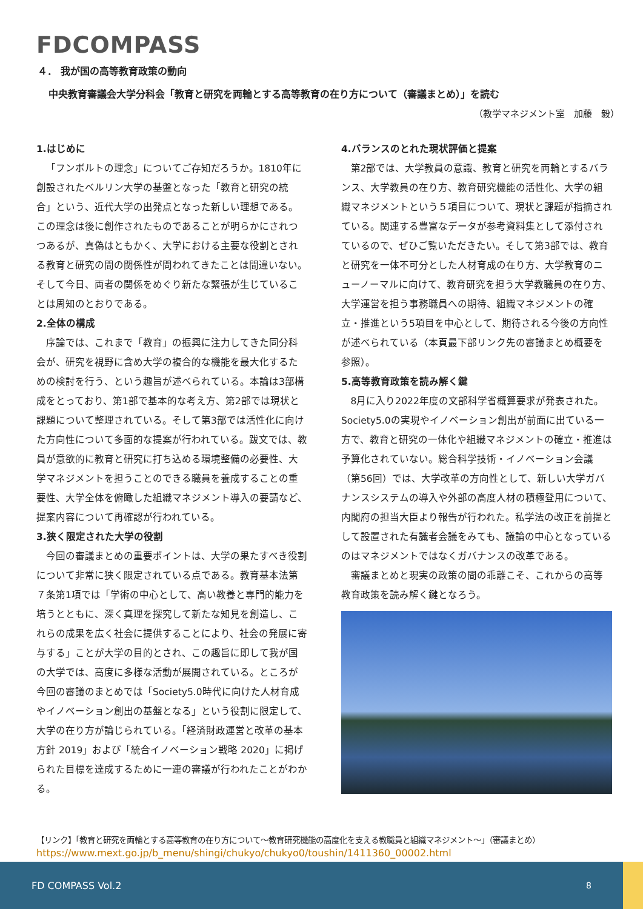FDCOMPASS
４． 我が国の高等教育政策の動向
中央教育審議会大学分科会「教育と研究を両輪とする高等教育の在り方について（審議まとめ）」を読む
（教学マネジメント室　加藤　毅）
1.はじめに
「フンボルトの理念」についてご存知だろうか。1810年に創設されたベルリン大学の基盤となった「教育と研究の統合」という、近代大学の出発点となった新しい理想である。この理念は後に創作されたものであることが明らかにされつつあるが、真偽はともかく、大学における主要な役割とされる教育と研究の間の関係性が問われてきたことは間違いない。そして今日、両者の関係をめぐり新たな緊張が生じていることは周知のとおりである。
2.全体の構成
序論では、これまで「教育」の振興に注力してきた同分科会が、研究を視野に含め大学の複合的な機能を最大化するための検討を行う、という趣旨が述べられている。本論は3部構成をとっており、第1部で基本的な考え方、第2部では現状と課題について整理されている。そして第3部では活性化に向けた方向性について多面的な提案が行われている。跋文では、教員が意欲的に教育と研究に打ち込める環境整備の必要性、大学マネジメントを担うことのできる職員を養成することの重要性、大学全体を俯瞰した組織マネジメント導入の要請など、提案内容について再確認が行われている。
3.狭く限定された大学の役割
今回の審議まとめの重要ポイントは、大学の果たすべき役割について非常に狭く限定されている点である。教育基本法第７条第1項では「学術の中心として、高い教養と専門的能力を培うとともに、深く真理を探究して新たな知見を創造し、これらの成果を広く社会に提供することにより、社会の発展に寄与する」ことが大学の目的とされ、この趣旨に即して我が国の大学では、高度に多様な活動が展開されている。ところが今回の審議のまとめでは「Society5.0時代に向けた人材育成やイノベーション創出の基盤となる」という役割に限定して、大学の在り方が論じられている。「経済財政運営と改革の基本方針 2019」および「統合イノベーション戦略 2020」に掲げられた目標を達成するために一連の審議が行われたことがわかる。
4.バランスのとれた現状評価と提案
第2部では、大学教員の意識、教育と研究を両輪とするバランス、大学教員の在り方、教育研究機能の活性化、大学の組織マネジメントという５項目について、現状と課題が指摘されている。関連する豊富なデータが参考資料集として添付されているので、ぜひご覧いただきたい。そして第3部では、教育と研究を一体不可分とした人材育成の在り方、大学教育のニューノーマルに向けて、教育研究を担う大学教職員の在り方、大学運営を担う事務職員への期待、組織マネジメントの確立・推進という5項目を中心として、期待される今後の方向性が述べられている（本頁最下部リンク先の審議まとめ概要を参照）。
5.高等教育政策を読み解く鍵
8月に入り2022年度の文部科学省概算要求が発表された。Society5.0の実現やイノベーション創出が前面に出ている一方で、教育と研究の一体化や組織マネジメントの確立・推進は予算化されていない。総合科学技術・イノベーション会議（第56回）では、大学改革の方向性として、新しい大学ガバナンスシステムの導入や外部の高度人材の積極登用について、内閣府の担当大臣より報告が行われた。私学法の改正を前提として設置された有識者会議をみても、議論の中心となっているのはマネジメントではなくガバナンスの改革である。
審議まとめと現実の政策の間の乖離こそ、これからの高等教育政策を読み解く鍵となろう。
【リンク】「教育と研究を両輪とする高等教育の在り方について～教育研究機能の高度化を支える教職員と組織マネジメント～」（審議まとめ）
https://www.mext.go.jp/b_menu/shingi/chukyo/chukyo0/toushin/1411360_00002.html
FD COMPASS Vol.2 8